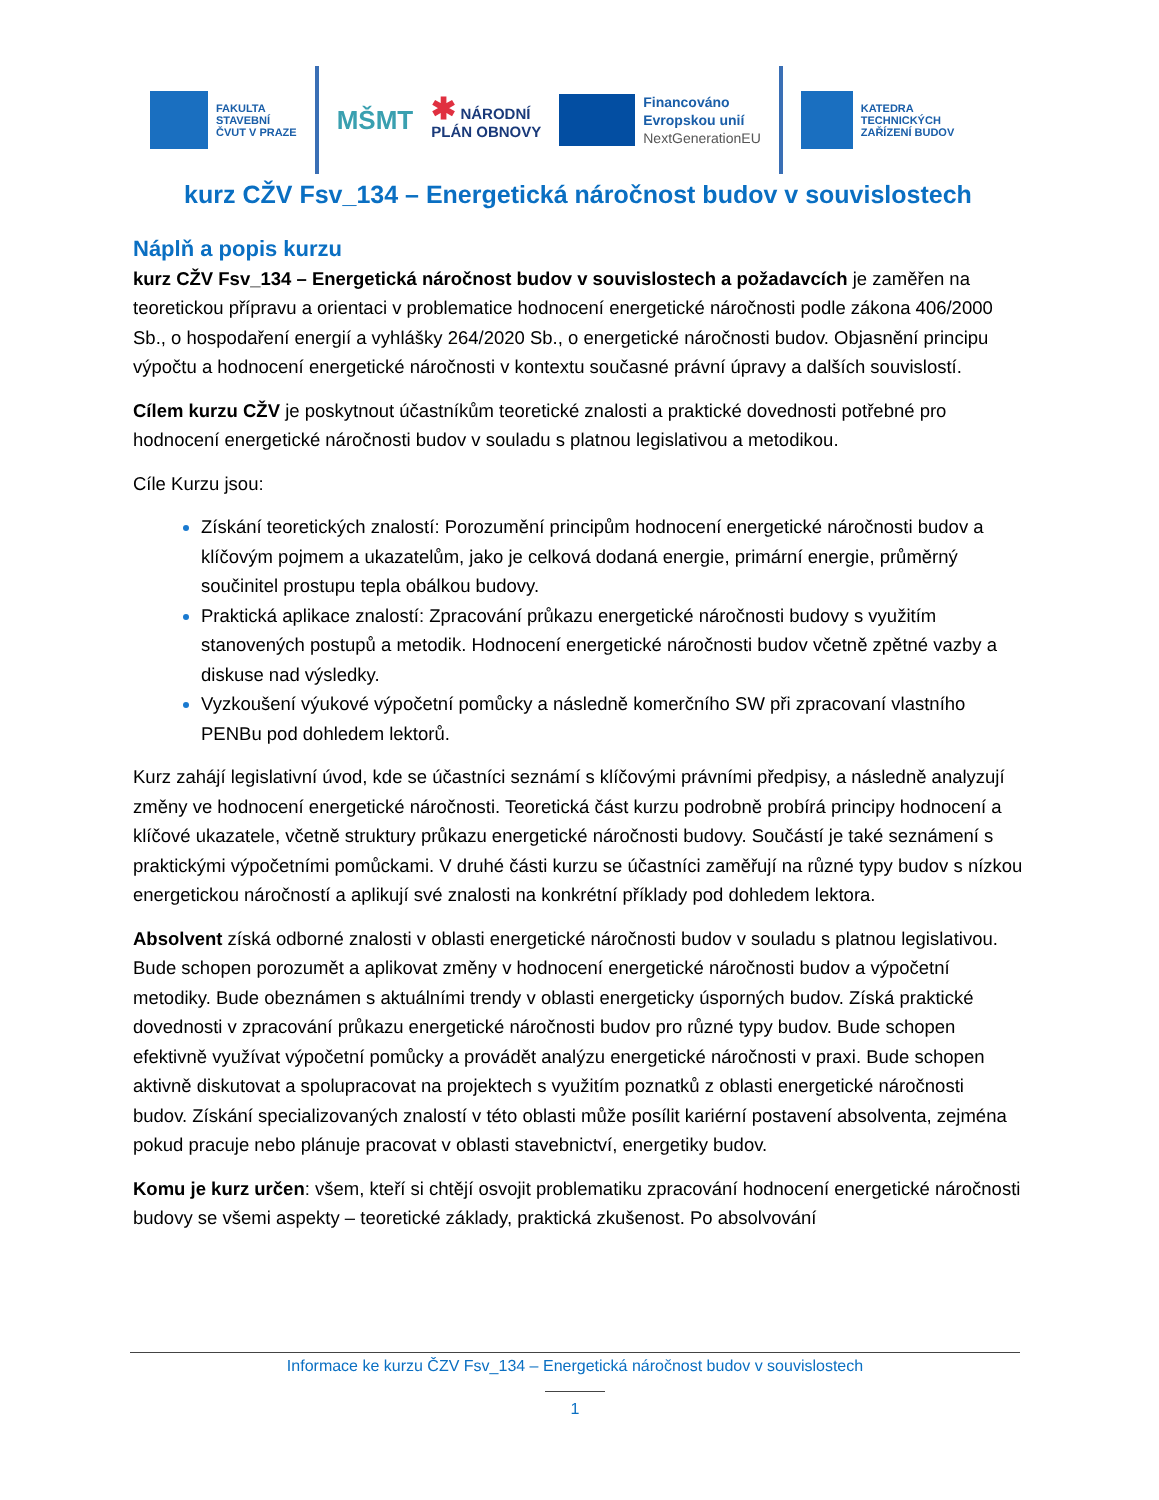FAKULTA
STAVEBNÍ
ČVUT V PRAZE
MŠMT
✱ NÁRODNÍ
PLÁN OBNOVY
Financováno
Evropskou unií
NextGenerationEU
KATEDRA
TECHNICKÝCH
ZAŘÍZENÍ BUDOV
kurz CŽV Fsv_134 – Energetická náročnost budov v souvislostech
Náplň a popis kurzu
kurz CŽV Fsv_134 – Energetická náročnost budov v souvislostech a požadavcích je zaměřen na teoretickou přípravu a orientaci v problematice hodnocení energetické náročnosti podle zákona 406/2000 Sb., o hospodaření energií a vyhlášky 264/2020 Sb., o energetické náročnosti budov. Objasnění principu výpočtu a hodnocení energetické náročnosti v kontextu současné právní úpravy a dalších souvislostí.
Cílem kurzu CŽV je poskytnout účastníkům teoretické znalosti a praktické dovednosti potřebné pro hodnocení energetické náročnosti budov v souladu s platnou legislativou a metodikou.
Cíle Kurzu jsou:
Získání teoretických znalostí: Porozumění principům hodnocení energetické náročnosti budov a klíčovým pojmem a ukazatelům, jako je celková dodaná energie, primární energie, průměrný součinitel prostupu tepla obálkou budovy.
Praktická aplikace znalostí: Zpracování průkazu energetické náročnosti budovy s využitím stanovených postupů a metodik. Hodnocení energetické náročnosti budov včetně zpětné vazby a diskuse nad výsledky.
Vyzkoušení výukové výpočetní pomůcky a následně komerčního SW při zpracovaní vlastního PENBu pod dohledem lektorů.
Kurz zahájí legislativní úvod, kde se účastníci seznámí s klíčovými právními předpisy, a následně analyzují změny ve hodnocení energetické náročnosti. Teoretická část kurzu podrobně probírá principy hodnocení a klíčové ukazatele, včetně struktury průkazu energetické náročnosti budovy. Součástí je také seznámení s praktickými výpočetními pomůckami. V druhé části kurzu se účastníci zaměřují na různé typy budov s nízkou energetickou náročností a aplikují své znalosti na konkrétní příklady pod dohledem lektora.
Absolvent získá odborné znalosti v oblasti energetické náročnosti budov v souladu s platnou legislativou. Bude schopen porozumět a aplikovat změny v hodnocení energetické náročnosti budov a výpočetní metodiky. Bude obeznámen s aktuálními trendy v oblasti energeticky úsporných budov. Získá praktické dovednosti v zpracování průkazu energetické náročnosti budov pro různé typy budov. Bude schopen efektivně využívat výpočetní pomůcky a provádět analýzu energetické náročnosti v praxi. Bude schopen aktivně diskutovat a spolupracovat na projektech s využitím poznatků z oblasti energetické náročnosti budov. Získání specializovaných znalostí v této oblasti může posílit kariérní postavení absolventa, zejména pokud pracuje nebo plánuje pracovat v oblasti stavebnictví, energetiky budov.
Komu je kurz určen: všem, kteří si chtějí osvojit problematiku zpracování hodnocení energetické náročnosti budovy se všemi aspekty – teoretické základy, praktická zkušenost. Po absolvování
Informace ke kurzu ČZV Fsv_134 – Energetická náročnost budov v souvislostech
1